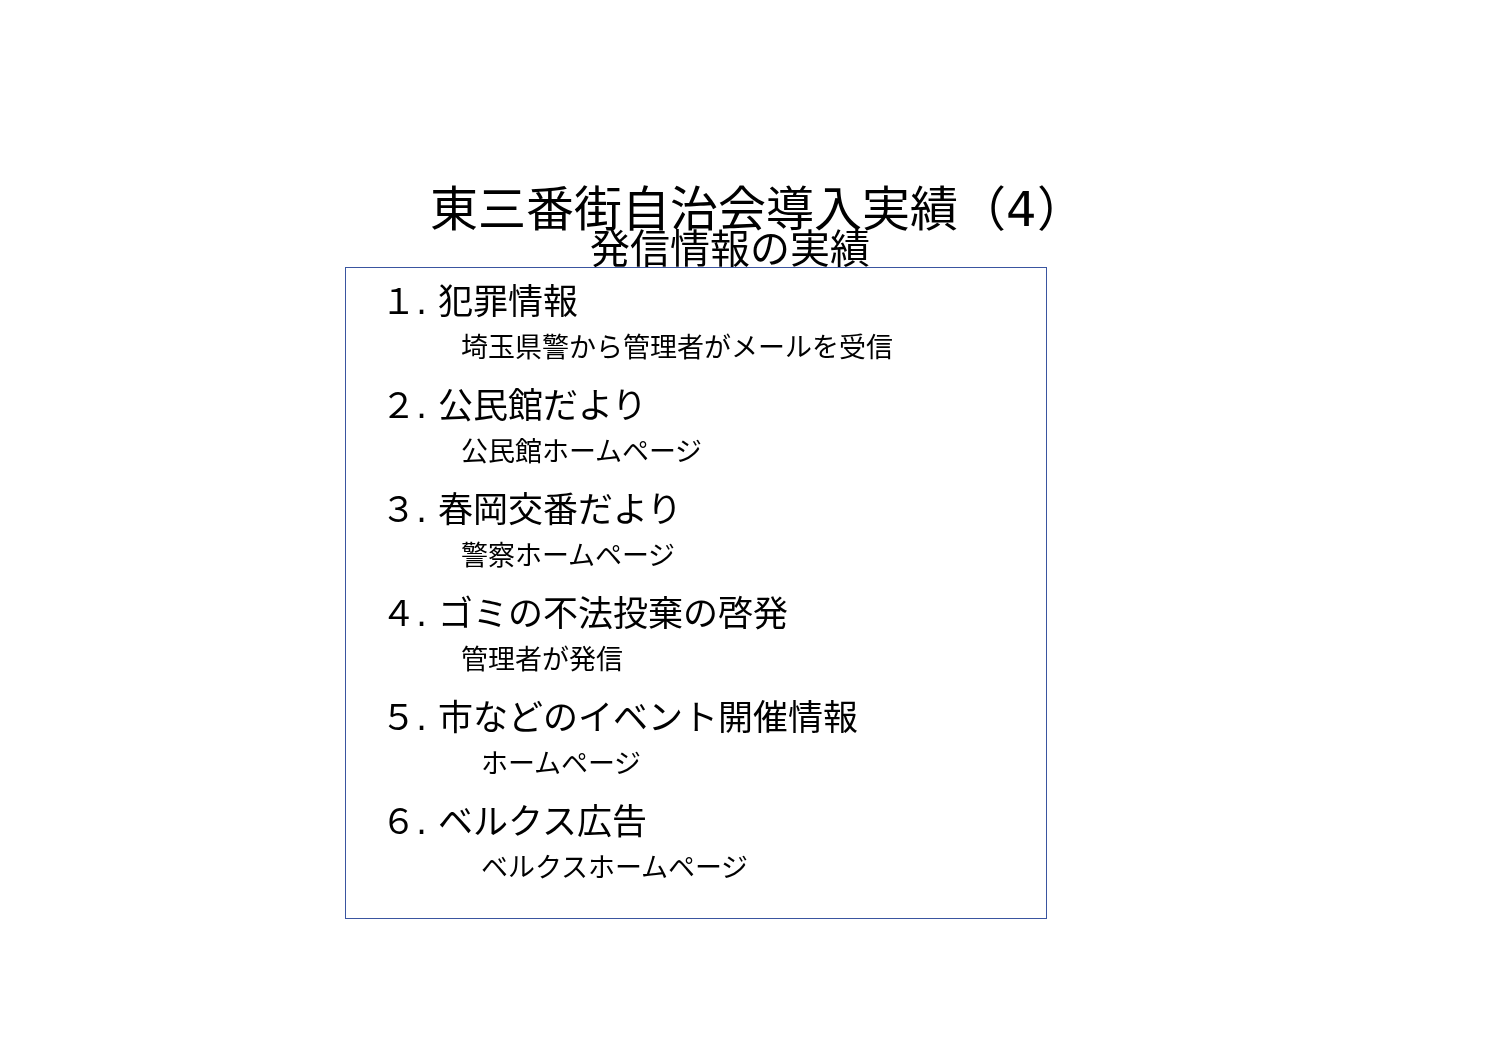東三番街自治会導入実績（4）
発信情報の実績
１. 犯罪情報
埼玉県警から管理者がメールを受信
２. 公民館だより
公民館ホームページ
３. 春岡交番だより
警察ホームページ
４. ゴミの不法投棄の啓発
管理者が発信
５. 市などのイベント開催情報
ホームページ
６. ベルクス広告
ベルクスホームページ